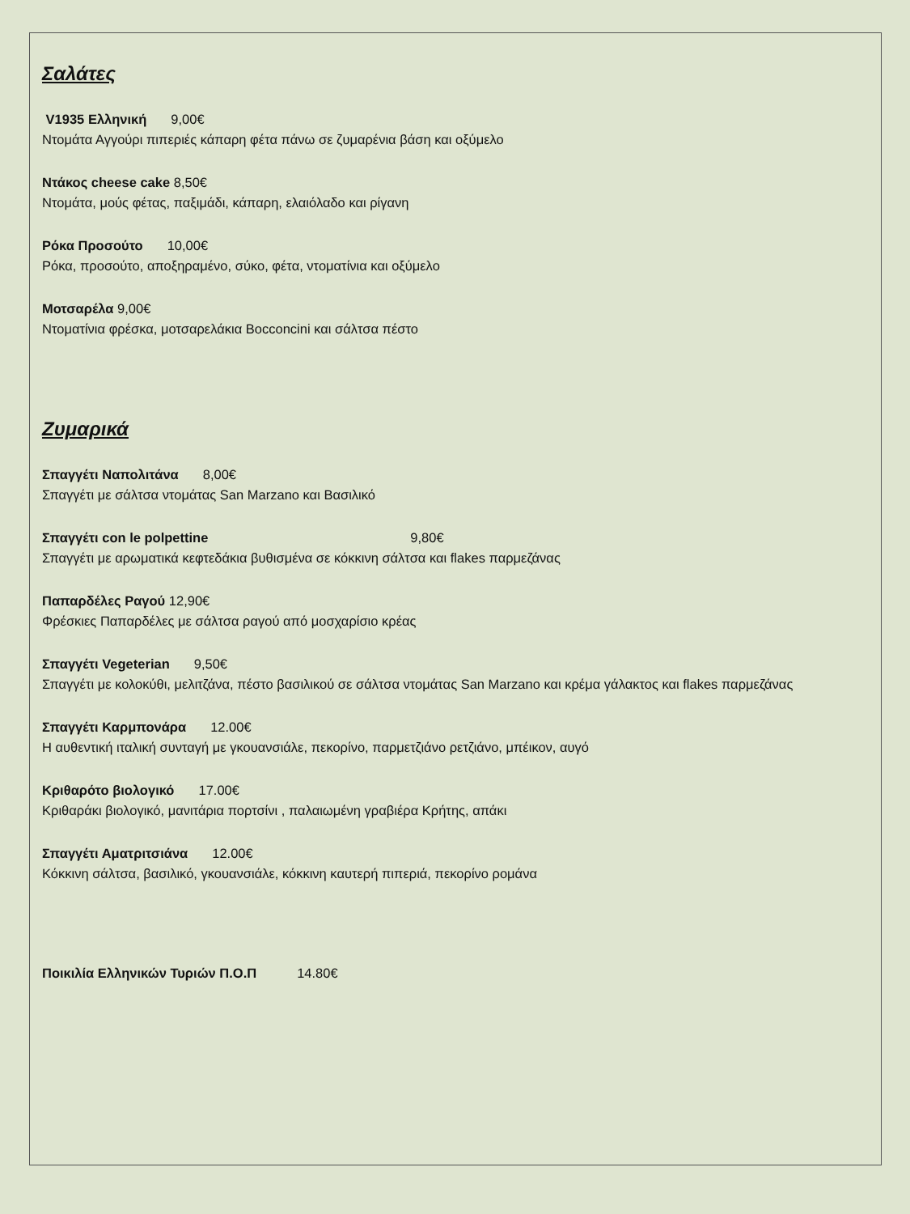Σαλάτες
V1935 Ελληνική 9,00€
Ντομάτα Αγγούρι πιπεριές κάπαρη φέτα πάνω σε ζυμαρένια βάση και οξύμελο
Ντάκος cheese cake 8,50€
Ντομάτα, μούς φέτας, παξιμάδι, κάπαρη, ελαιόλαδο και ρίγανη
Ρόκα Προσούτο 10,00€
Ρόκα, προσούτο, αποξηραμένο, σύκο, φέτα, ντοματίνια και οξύμελο
Μοτσαρέλα 9,00€
Ντοματίνια φρέσκα, μοτσαρελάκια Bocconcini και σάλτσα πέστο
Ζυμαρικά
Σπαγγέτι Ναπολιτάνα 8,00€
Σπαγγέτι με σάλτσα ντομάτας San Marzano και Βασιλικό
Σπαγγέτι con le polpettine 9,80€
Σπαγγέτι με αρωματικά κεφτεδάκια βυθισμένα σε κόκκινη σάλτσα και flakes παρμεζάνας
Παπαρδέλες Ραγού 12,90€
Φρέσκιες Παπαρδέλες με σάλτσα ραγού από μοσχαρίσιο κρέας
Σπαγγέτι Vegeterian 9,50€
Σπαγγέτι με κολοκύθι, μελιτζάνα, πέστο βασιλικού σε σάλτσα ντομάτας San Marzano και κρέμα γάλακτος και flakes παρμεζάνας
Σπαγγέτι Καρμπονάρα 12.00€
Η αυθεντική ιταλική συνταγή με γκουανσιάλε, πεκορίνο, παρμετζιάνο ρετζιάνο, μπέικον, αυγό
Κριθαρότο βιολογικό 17.00€
Κριθαράκι βιολογικό, μανιτάρια πορτσίνι , παλαιωμένη γραβιέρα Κρήτης, απάκι
Σπαγγέτι Αματριτσιάνα 12.00€
Κόκκινη σάλτσα, βασιλικό, γκουανσιάλε, κόκκινη καυτερή πιπεριά, πεκορίνο ρομάνα
Ποικιλία Ελληνικών Τυριών Π.Ο.Π 14.80€